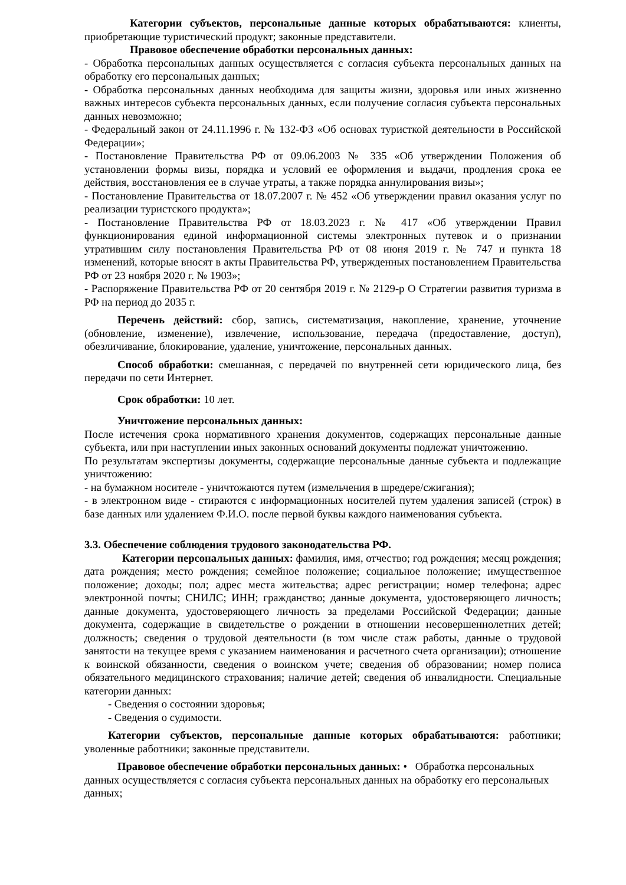Категории субъектов, персональные данные которых обрабатываются: клиенты, приобретающие туристический продукт; законные представители.
Правовое обеспечение обработки персональных данных:
- Обработка персональных данных осуществляется с согласия субъекта персональных данных на обработку его персональных данных;
- Обработка персональных данных необходима для защиты жизни, здоровья или иных жизненно важных интересов субъекта персональных данных, если получение согласия субъекта персональных данных невозможно;
- Федеральный закон от 24.11.1996 г. № 132-ФЗ «Об основах туристкой деятельности в Российской Федерации»;
- Постановление Правительства РФ от 09.06.2003 № 335 «Об утверждении Положения об установлении формы визы, порядка и условий ее оформления и выдачи, продления срока ее действия, восстановления ее в случае утраты, а также порядка аннулирования визы»;
- Постановление Правительства от 18.07.2007 г. № 452 «Об утверждении правил оказания услуг по реализации туристского продукта»;
- Постановление Правительства РФ от 18.03.2023 г. № 417 «Об утверждении Правил функционирования единой информационной системы электронных путевок и о признании утратившим силу постановления Правительства РФ от 08 июня 2019 г. № 747 и пункта 18 изменений, которые вносят в акты Правительства РФ, утвержденных постановлением Правительства РФ от 23 ноября 2020 г. № 1903»;
- Распоряжение Правительства РФ от 20 сентября 2019 г. № 2129-р О Стратегии развития туризма в РФ на период до 2035 г.
Перечень действий: сбор, запись, систематизация, накопление, хранение, уточнение (обновление, изменение), извлечение, использование, передача (предоставление, доступ), обезличивание, блокирование, удаление, уничтожение, персональных данных.
Способ обработки: смешанная, с передачей по внутренней сети юридического лица, без передачи по сети Интернет.
Срок обработки: 10 лет.
Уничтожение персональных данных:
После истечения срока нормативного хранения документов, содержащих персональные данные субъекта, или при наступлении иных законных оснований документы подлежат уничтожению.
По результатам экспертизы документы, содержащие персональные данные субъекта и подлежащие уничтожению:
- на бумажном носителе - уничтожаются путем (измельчения в шредере/сжигания);
- в электронном виде - стираются с информационных носителей путем удаления записей (строк) в базе данных или удалением Ф.И.О. после первой буквы каждого наименования субъекта.
3.3. Обеспечение соблюдения трудового законодательства РФ.
Категории персональных данных: фамилия, имя, отчество; год рождения; месяц рождения; дата рождения; место рождения; семейное положение; социальное положение; имущественное положение; доходы; пол; адрес места жительства; адрес регистрации; номер телефона; адрес электронной почты; СНИЛС; ИНН; гражданство; данные документа, удостоверяющего личность; данные документа, удостоверяющего личность за пределами Российской Федерации; данные документа, содержащие в свидетельстве о рождении в отношении несовершеннолетних детей; должность; сведения о трудовой деятельности (в том числе стаж работы, данные о трудовой занятости на текущее время с указанием наименования и расчетного счета организации); отношение к воинской обязанности, сведения о воинском учете; сведения об образовании; номер полиса обязательного медицинского страхования; наличие детей; сведения об инвалидности. Специальные категории данных:
- Сведения о состоянии здоровья;
- Сведения о судимости.
Категории субъектов, персональные данные которых обрабатываются: работники; уволенные работники; законные представители.
Правовое обеспечение обработки персональных данных: • Обработка персональных данных осуществляется с согласия субъекта персональных данных на обработку его персональных данных;